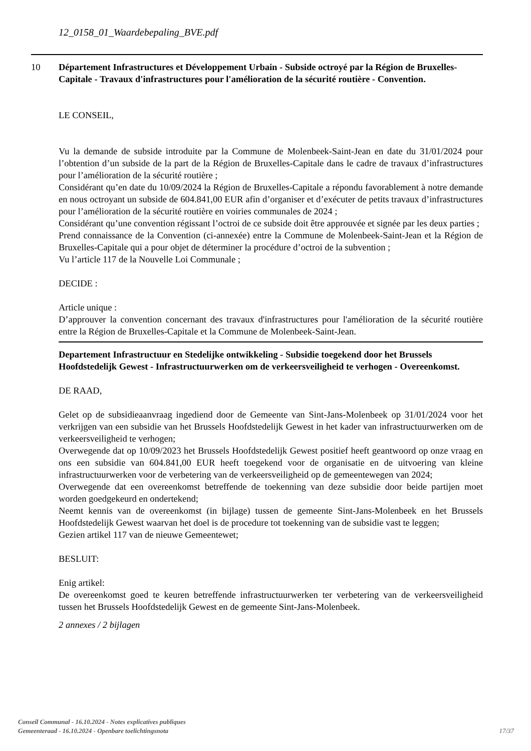12_0158_01_Waardebepaling_BVE.pdf
10
Département Infrastructures et Développement Urbain - Subside octroyé par la Région de Bruxelles-Capitale - Travaux d'infrastructures pour l'amélioration de la sécurité routière - Convention.
LE CONSEIL,
Vu la demande de subside introduite par la Commune de Molenbeek-Saint-Jean en date du 31/01/2024 pour l’obtention d’un subside de la part de la Région de Bruxelles-Capitale dans le cadre de travaux d’infrastructures pour l’amélioration de la sécurité routière ;
Considérant qu’en date du 10/09/2024 la Région de Bruxelles-Capitale a répondu favorablement à notre demande en nous octroyant un subside de 604.841,00 EUR afin d’organiser et d’exécuter de petits travaux d’infrastructures pour l’amélioration de la sécurité routière en voiries communales de 2024 ;
Considérant qu’une convention régissant l’octroi de ce subside doit être approuvée et signée par les deux parties ;
Prend connaissance de la Convention (ci-annexée) entre la Commune de Molenbeek-Saint-Jean et la Région de Bruxelles-Capitale qui a pour objet de déterminer la procédure d’octroi de la subvention ;
Vu l’article 117 de la Nouvelle Loi Communale ;
DECIDE :
Article unique :
D’approuver la convention concernant des travaux d'infrastructures pour l'amélioration de la sécurité routière entre la Région de Bruxelles-Capitale et la Commune de Molenbeek-Saint-Jean.
Departement Infrastructuur en Stedelijke ontwikkeling - Subsidie toegekend door het Brussels Hoofdstedelijk Gewest - Infrastructuurwerken om de verkeersveiligheid te verhogen - Overeenkomst.
DE RAAD,
Gelet op de subsidieaanvraag ingediend door de Gemeente van Sint-Jans-Molenbeek op 31/01/2024 voor het verkrijgen van een subsidie van het Brussels Hoofdstedelijk Gewest in het kader van infrastructuurwerken om de verkeersveiligheid te verhogen;
Overwegende dat op 10/09/2023 het Brussels Hoofdstedelijk Gewest positief heeft geantwoord op onze vraag en ons een subsidie van 604.841,00 EUR heeft toegekend voor de organisatie en de uitvoering van kleine infrastructuurwerken voor de verbetering van de verkeersveiligheid op de gemeentewegen van 2024;
Overwegende dat een overeenkomst betreffende de toekenning van deze subsidie door beide partijen moet worden goedgekeurd en ondertekend;
Neemt kennis van de overeenkomst (in bijlage) tussen de gemeente Sint-Jans-Molenbeek en het Brussels Hoofdstedelijk Gewest waarvan het doel is de procedure tot toekenning van de subsidie vast te leggen;
Gezien artikel 117 van de nieuwe Gemeentewet;
BESLUIT:
Enig artikel:
De overeenkomst goed te keuren betreffende infrastructuurwerken ter verbetering van de verkeersveiligheid tussen het Brussels Hoofdstedelijk Gewest en de gemeente Sint-Jans-Molenbeek.
2 annexes / 2 bijlagen
Conseil Communal - 16.10.2024 - Notes explicatives publiques
Gemeenteraad - 16.10.2024 - Openbare toelichtingsnota
17/37